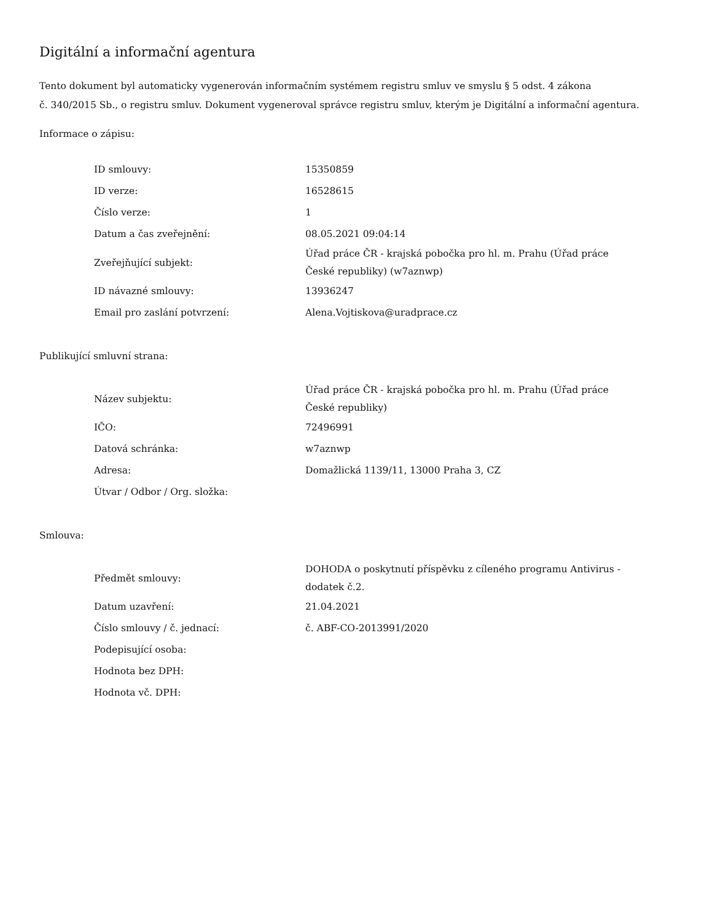Digitální a informační agentura
Tento dokument byl automaticky vygenerován informačním systémem registru smluv ve smyslu § 5 odst. 4 zákona
č. 340/2015 Sb., o registru smluv. Dokument vygeneroval správce registru smluv, kterým je Digitální a informační agentura.
Informace o zápisu:
| ID smlouvy: | 15350859 |
| ID verze: | 16528615 |
| Číslo verze: | 1 |
| Datum a čas zveřejnění: | 08.05.2021 09:04:14 |
| Zveřejňující subjekt: | Úřad práce ČR - krajská pobočka pro hl. m. Prahu (Úřad práce České republiky) (w7aznwp) |
| ID návazné smlouvy: | 13936247 |
| Email pro zaslání potvrzení: | Alena.Vojtiskova@uradprace.cz |
Publikující smluvní strana:
| Název subjektu: | Úřad práce ČR - krajská pobočka pro hl. m. Prahu (Úřad práce České republiky) |
| IČO: | 72496991 |
| Datová schránka: | w7aznwp |
| Adresa: | Domažlická 1139/11, 13000 Praha 3, CZ |
| Útvar / Odbor / Org. složka: | |
Smlouva:
| Předmět smlouvy: | DOHODA o poskytnutí příspěvku z cíleného programu Antivirus - dodatek č.2. |
| Datum uzavření: | 21.04.2021 |
| Číslo smlouvy / č. jednací: | č. ABF-CO-2013991/2020 |
| Podepisující osoba: | |
| Hodnota bez DPH: | |
| Hodnota vč. DPH: | |